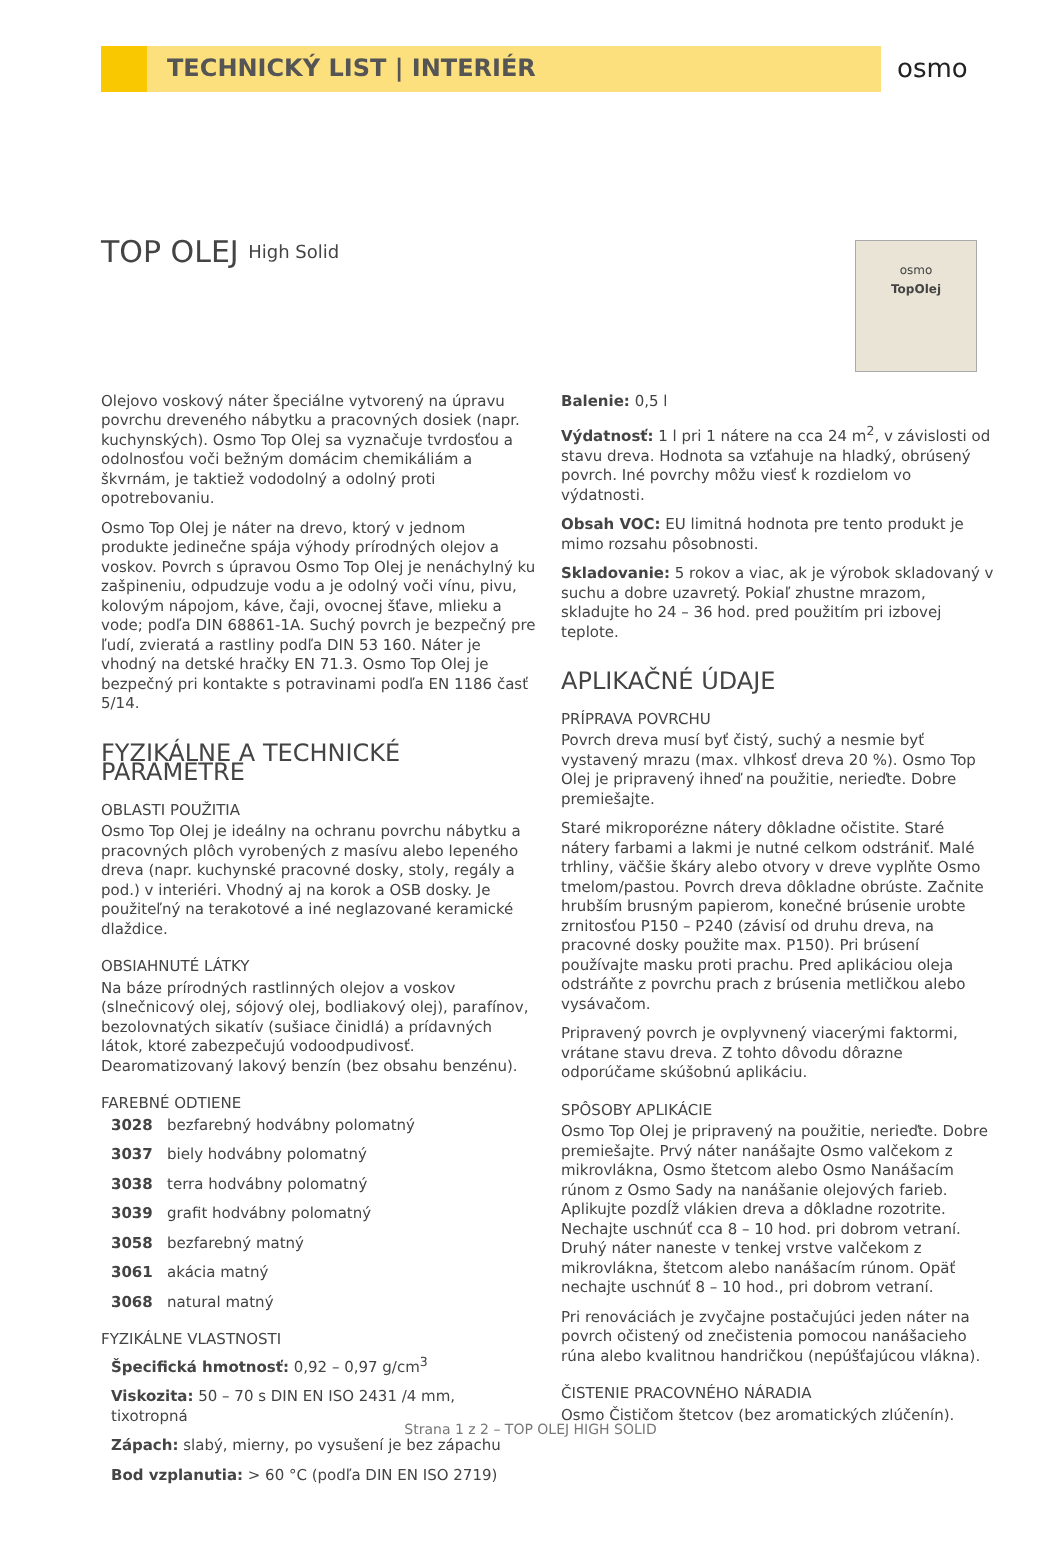TECHNICKÝ LIST | INTERIÉR
osmo
TOP OLEJ High Solid
osmo
TopOlej
Olejovo voskový náter špeciálne vytvorený na úpravu povrchu dreveného nábytku a pracovných dosiek (napr. kuchynských). Osmo Top Olej sa vyznačuje tvrdosťou a odolnosťou voči bežným domácim chemikáliám a škvrnám, je taktiež vododolný a odolný proti opotrebovaniu.
Osmo Top Olej je náter na drevo, ktorý v jednom produkte jedinečne spája výhody prírodných olejov a voskov. Povrch s úpravou Osmo Top Olej je nenáchylný ku zašpineniu, odpudzuje vodu a je odolný voči vínu, pivu, kolovým nápojom, káve, čaji, ovocnej šťave, mlieku a vode; podľa DIN 68861-1A. Suchý povrch je bezpečný pre ľudí, zvieratá a rastliny podľa DIN 53 160. Náter je vhodný na detské hračky EN 71.3. Osmo Top Olej je bezpečný pri kontakte s potravinami podľa EN 1186 časť 5/14.
FYZIKÁLNE A TECHNICKÉ PARAMETRE
OBLASTI POUŽITIA
Osmo Top Olej je ideálny na ochranu povrchu nábytku a pracovných plôch vyrobených z masívu alebo lepeného dreva (napr. kuchynské pracovné dosky, stoly, regály a pod.) v interiéri. Vhodný aj na korok a OSB dosky. Je použiteľný na terakotové a iné neglazované keramické dlaždice.
OBSIAHNUTÉ LÁTKY
Na báze prírodných rastlinných olejov a voskov (slnečnicový olej, sójový olej, bodliakový olej), parafínov, bezolovnatých sikatív (sušiace činidlá) a prídavných látok, ktoré zabezpečujú vodoodpudivosť. Dearomatizovaný lakový benzín (bez obsahu benzénu).
FAREBNÉ ODTIENE
3028 bezfarebný hodvábny polomatný
3037 biely hodvábny polomatný
3038 terra hodvábny polomatný
3039 grafit hodvábny polomatný
3058 bezfarebný matný
3061 akácia matný
3068 natural matný
FYZIKÁLNE VLASTNOSTI
Špecifická hmotnosť: 0,92 – 0,97 g/cm<sup>3</sup>
Viskozita: 50 – 70 s DIN EN ISO 2431 /4 mm, tixotropná
Zápach: slabý, mierny, po vysušení je bez zápachu
Bod vzplanutia: > 60 °C (podľa DIN EN ISO 2719)
Balenie: 0,5 l
Výdatnosť: 1 l pri 1 nátere na cca 24 m<sup>2</sup>, v závislosti od stavu dreva. Hodnota sa vzťahuje na hladký, obrúsený povrch. Iné povrchy môžu viesť k rozdielom vo výdatnosti.
Obsah VOC: EU limitná hodnota pre tento produkt je mimo rozsahu pôsobnosti.
Skladovanie: 5 rokov a viac, ak je výrobok skladovaný v suchu a dobre uzavretý. Pokiaľ zhustne mrazom, skladujte ho 24 – 36 hod. pred použitím pri izbovej teplote.
APLIKAČNÉ ÚDAJE
PRÍPRAVA POVRCHU
Povrch dreva musí byť čistý, suchý a nesmie byť vystavený mrazu (max. vlhkosť dreva 20 %). Osmo Top Olej je pripravený ihneď na použitie, nerieďte. Dobre premiešajte.
Staré mikroporézne nátery dôkladne očistite. Staré nátery farbami a lakmi je nutné celkom odstrániť. Malé trhliny, väčšie škáry alebo otvory v dreve vyplňte Osmo tmelom/pastou. Povrch dreva dôkladne obrúste. Začnite hrubším brusným papierom, konečné brúsenie urobte zrnitosťou P150 – P240 (závisí od druhu dreva, na pracovné dosky použite max. P150). Pri brúsení používajte masku proti prachu. Pred aplikáciou oleja odstráňte z povrchu prach z brúsenia metličkou alebo vysávačom.
Pripravený povrch je ovplyvnený viacerými faktormi, vrátane stavu dreva. Z tohto dôvodu dôrazne odporúčame skúšobnú aplikáciu.
SPÔSOBY APLIKÁCIE
Osmo Top Olej je pripravený na použitie, nerieďte. Dobre premiešajte. Prvý náter nanášajte Osmo valčekom z mikrovlákna, Osmo štetcom alebo Osmo Nanášacím rúnom z Osmo Sady na nanášanie olejových farieb. Aplikujte pozdĺž vlákien dreva a dôkladne rozotrite. Nechajte uschnúť cca 8 – 10 hod. pri dobrom vetraní. Druhý náter naneste v tenkej vrstve valčekom z mikrovlákna, štetcom alebo nanášacím rúnom. Opäť nechajte uschnúť 8 – 10 hod., pri dobrom vetraní.
Pri renováciách je zvyčajne postačujúci jeden náter na povrch očistený od znečistenia pomocou nanášacieho rúna alebo kvalitnou handričkou (nepúšťajúcou vlákna).
ČISTENIE PRACOVNÉHO NÁRADIA
Osmo Čističom štetcov (bez aromatických zlúčenín).
Strana 1 z 2 – TOP OLEJ HIGH SOLID